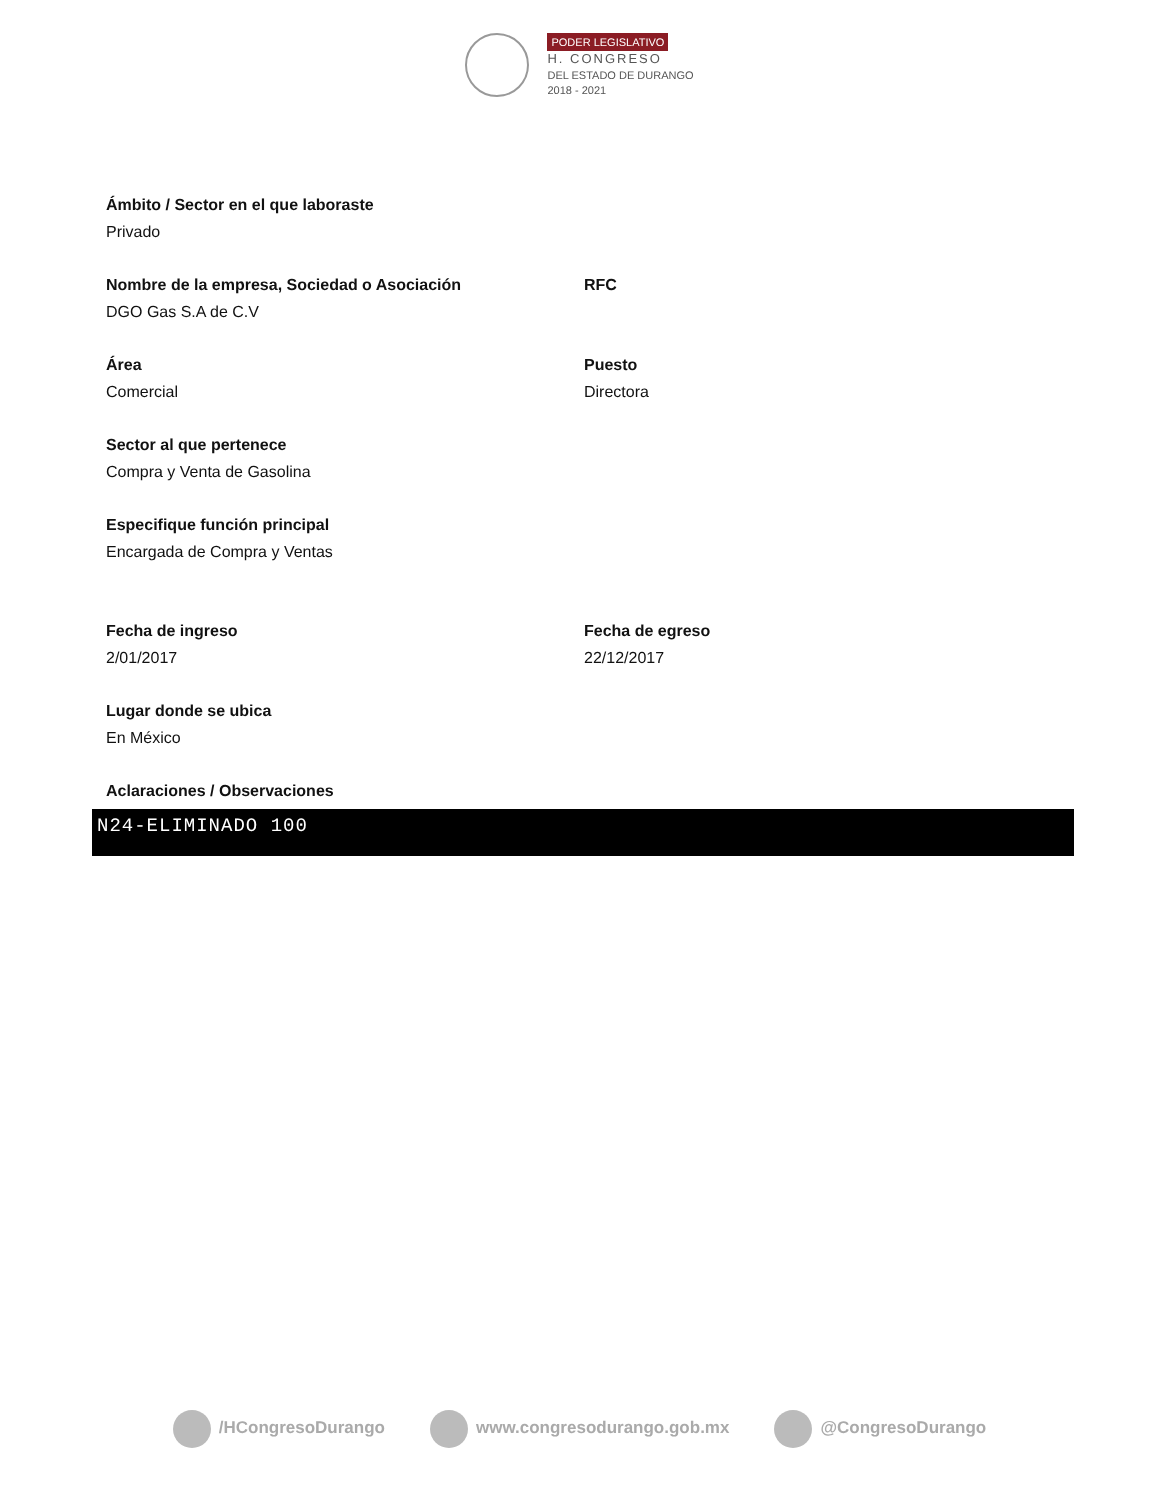PODER LEGISLATIVO
H. CONGRESO
DEL ESTADO DE DURANGO
2018 - 2021
Ámbito / Sector en el que laboraste
Privado
Nombre de la empresa, Sociedad o Asociación
DGO Gas S.A de C.V
RFC
Área
Comercial
Puesto
Directora
Sector al que pertenece
Compra y Venta de Gasolina
Especifique función principal
Encargada de Compra y Ventas
Fecha de ingreso
2/01/2017
Fecha de egreso
22/12/2017
Lugar donde se ubica
En México
Aclaraciones / Observaciones
N24-ELIMINADO 100
/HCongresoDurango www.congresodurango.gob.mx @CongresoDurango